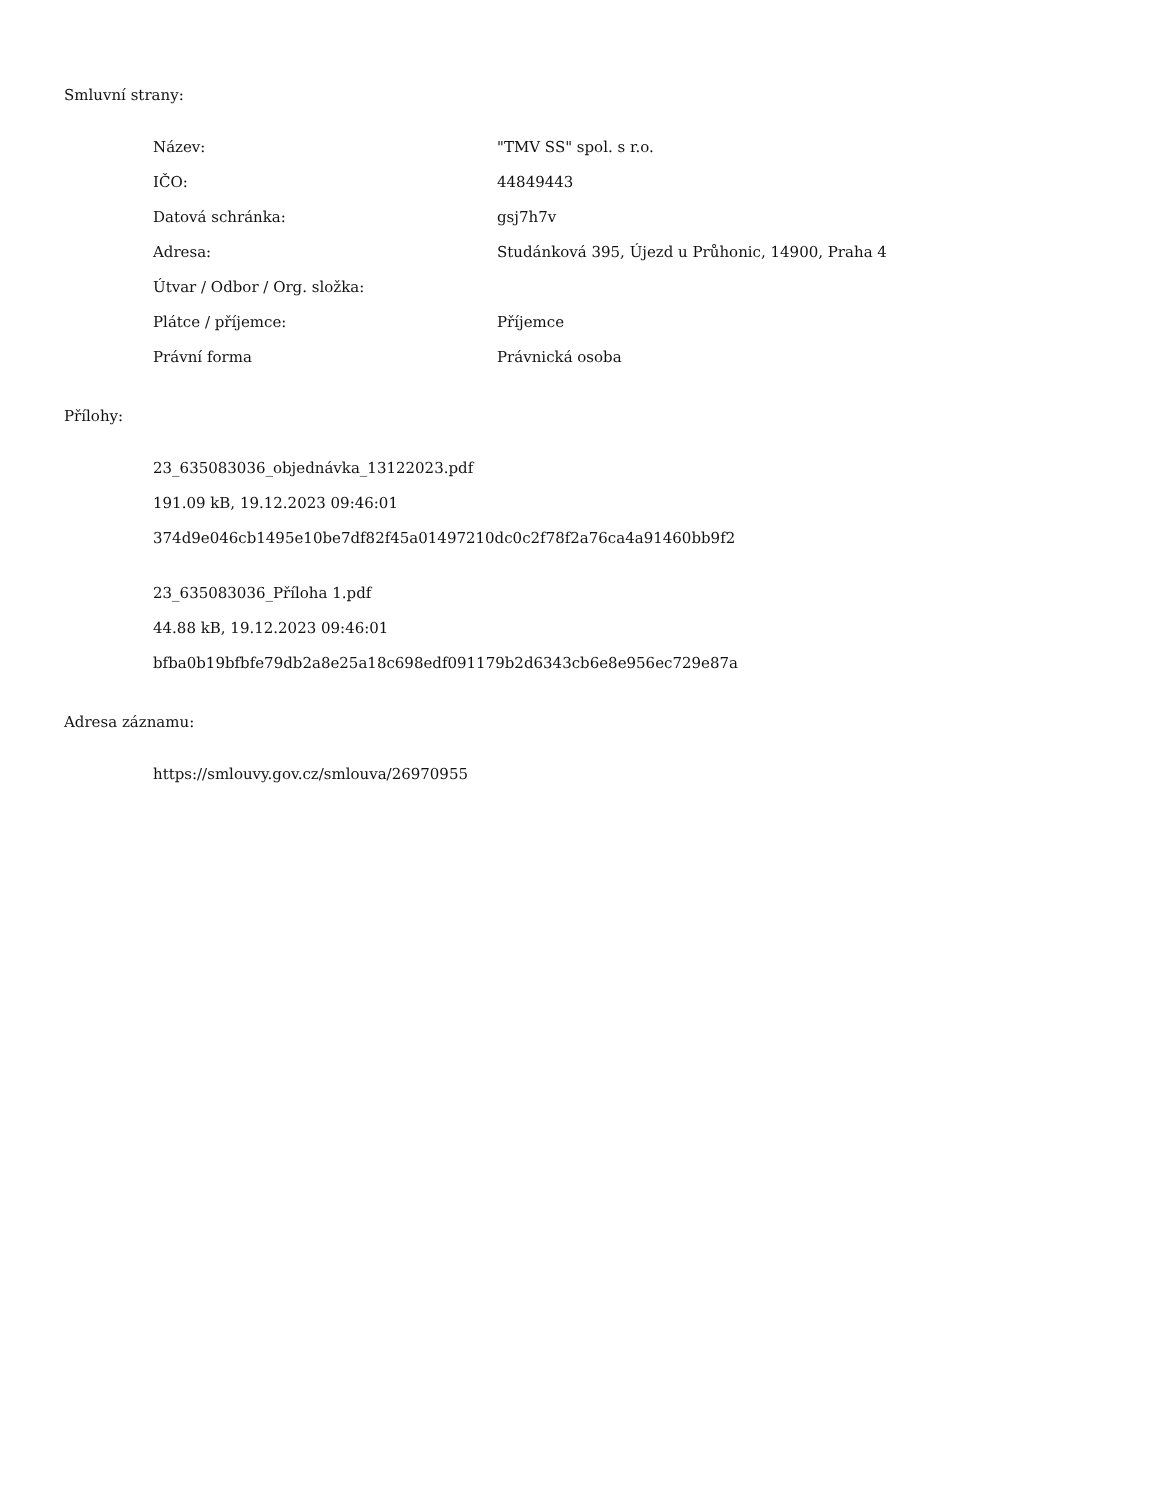Smluvní strany:
| Název: | "TMV SS" spol. s r.o. |
| IČO: | 44849443 |
| Datová schránka: | gsj7h7v |
| Adresa: | Studánková 395, Újezd u Průhonic, 14900, Praha 4 |
| Útvar / Odbor / Org. složka: | |
| Plátce / příjemce: | Příjemce |
| Právní forma | Právnická osoba |
Přílohy:
23_635083036_objednávka_13122023.pdf
191.09 kB, 19.12.2023 09:46:01
374d9e046cb1495e10be7df82f45a01497210dc0c2f78f2a76ca4a91460bb9f2
23_635083036_Příloha 1.pdf
44.88 kB, 19.12.2023 09:46:01
bfba0b19bfbfe79db2a8e25a18c698edf091179b2d6343cb6e8e956ec729e87a
Adresa záznamu:
https://smlouvy.gov.cz/smlouva/26970955